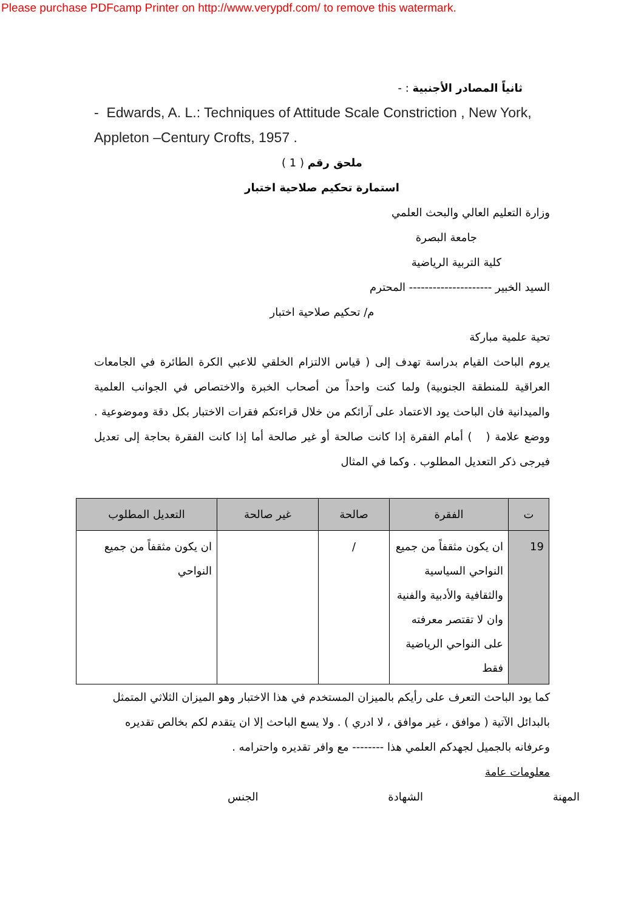Please purchase PDFcamp Printer on http://www.verypdf.com/ to remove this watermark.
ثانياً المصادر الأجنبية : -
- Edwards, A. L.: Techniques of Attitude Scale Constriction , New York, Appleton –Century Crofts, 1957 .
ملحق رقم ( 1 )
استمارة تحكيم صلاحية اختبار
وزارة التعليم العالي والبحث العلمي
جامعة البصرة
كلية التربية الرياضية
السيد الخبير --------------------- المحترم
م/ تحكيم صلاحية اختبار
تحية علمية مباركة
يروم الباحث القيام بدراسة تهدف إلى ( قياس الالتزام الخلقي للاعبي الكرة الطائرة في الجامعات العراقية للمنطقة الجنوبية) ولما كنت واحداً من أصحاب الخبرة والاختصاص في الجوانب العلمية والميدانية فان الباحث يود الاعتماد على آرائكم من خلال قراءتكم فقرات الاختبار بكل دقة وموضوعية . ووضع علامة ( ) أمام الفقرة إذا كانت صالحة أو غير صالحة أما إذا كانت الفقرة بحاجة إلى تعديل فيرجى ذكر التعديل المطلوب . وكما في المثال
| ت | الفقرة | صالحة | غير صالحة | التعديل المطلوب |
| --- | --- | --- | --- | --- |
| 19 | ان يكون مثقفاً من جميع النواحي السياسية والثقافية والأدبية والفنية وان لا تقتصر معرفته على النواحي الرياضية فقط | / | | ان يكون مثقفاً من جميع النواحي |
كما يود الباحث التعرف على رأيكم بالميزان المستخدم في هذا الاختبار وهو الميزان الثلاثي المتمثل بالبدائل الآتية ( موافق ، غير موافق ، لا ادري ) . ولا يسع الباحث إلا ان يتقدم لكم بخالص تقديره وعرفانه بالجميل لجهدكم العلمي هذا -------- مع وافر تقديره واحترامه .
معلومات عامة
المهنة الشهادة الجنس